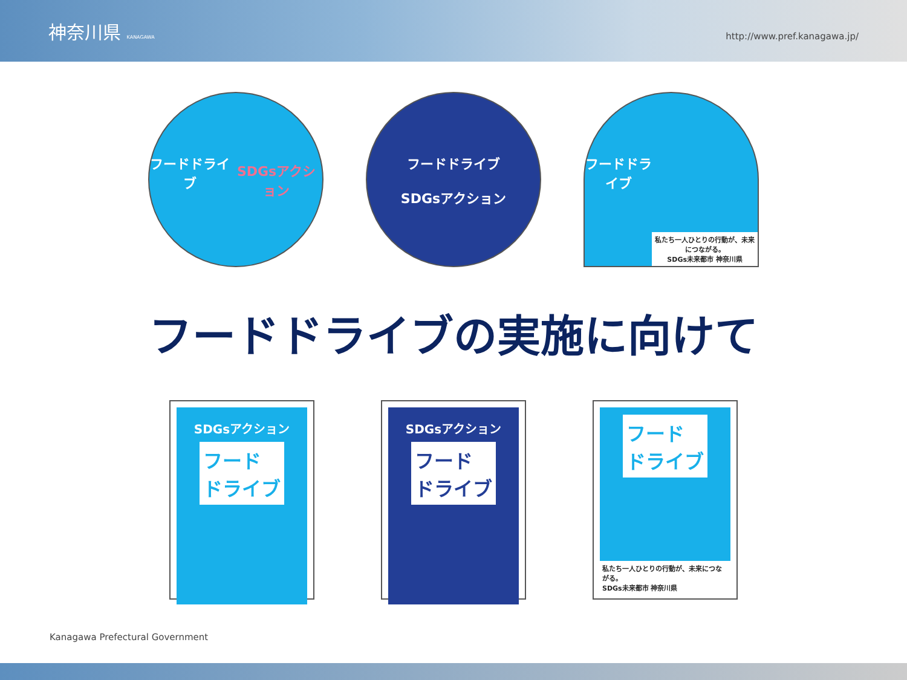神奈川県 KANAGAWA
http://www.pref.kanagawa.jp/
フードドライブ
SDGsアクション
フードドライブ
SDGsアクション
フードドライブ
私たち一人ひとりの行動が、未来につながる。
SDGs未来都市 神奈川県
フードドライブの実施に向けて
SDGsアクション
フード
ドライブ
SDGsアクション
フード
ドライブ
フード
ドライブ
私たち一人ひとりの行動が、未来につながる。
SDGs未来都市 神奈川県
Kanagawa Prefectural Government